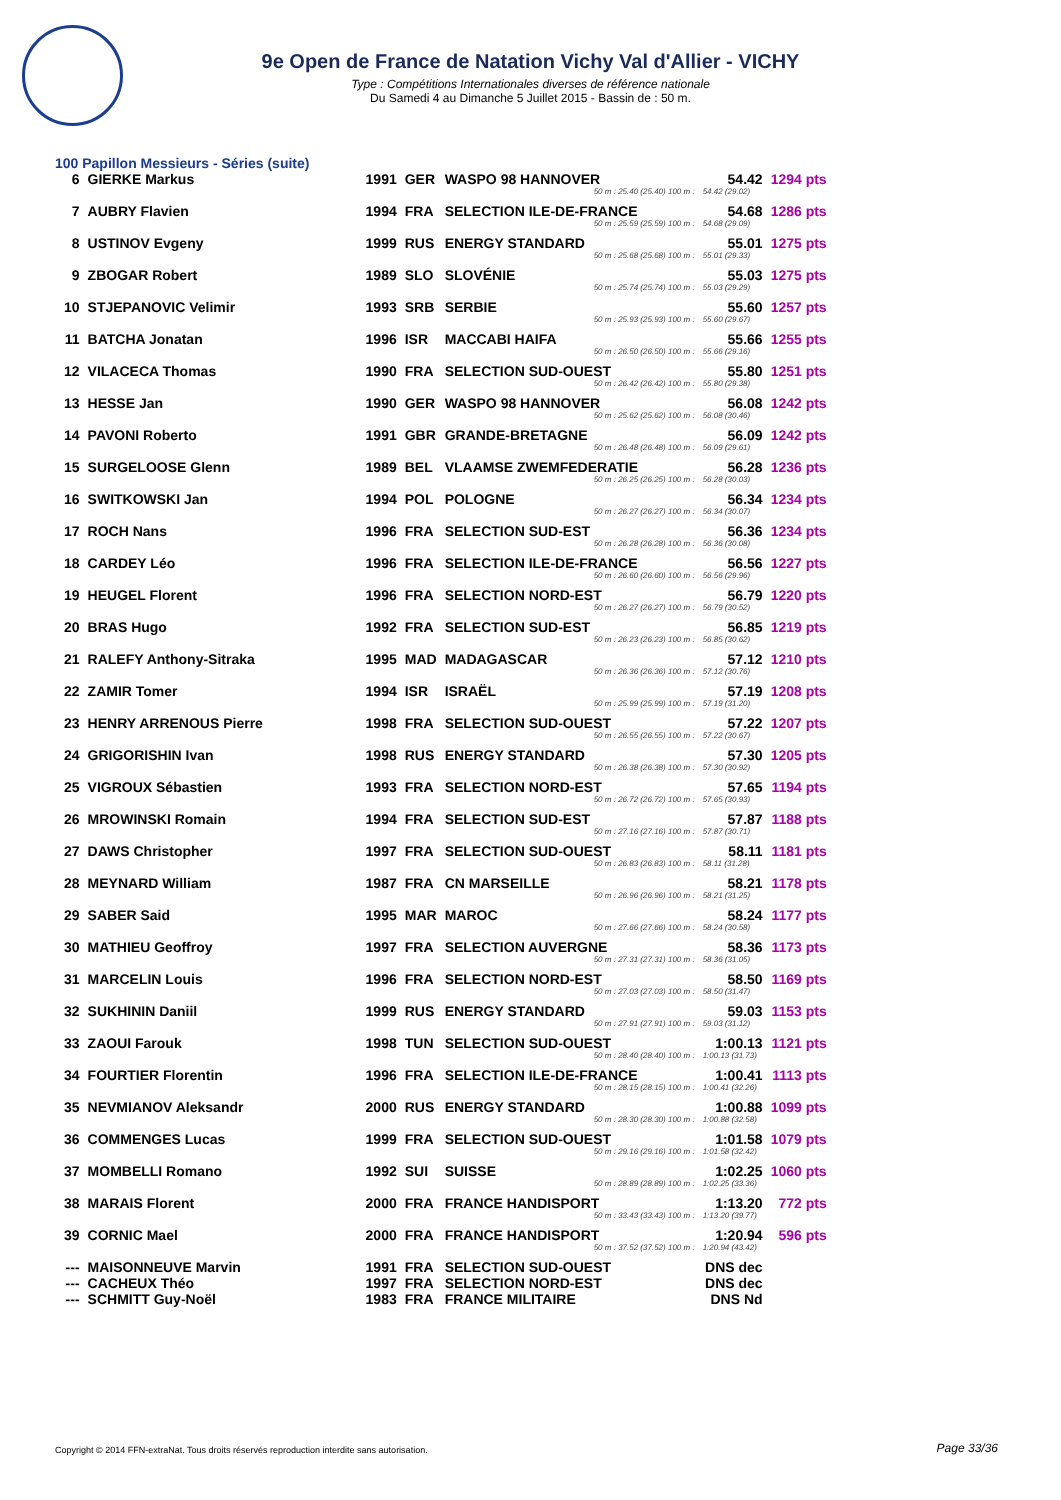9e Open de France de Natation Vichy Val d'Allier - VICHY
Type : Compétitions Internationales diverses de référence nationale
Du Samedi 4 au Dimanche 5 Juillet 2015 - Bassin de : 50 m.
100 Papillon Messieurs - Séries (suite)
| 6 | GIERKE Markus | 1991 | GER | WASPO 98 HANNOVER | 54.42 | 1294 pts |
| 50 m : 25.40 (25.40) 100 m : | | | | | 54.42 (29.02) | |
| 7 | AUBRY Flavien | 1994 | FRA | SELECTION ILE-DE-FRANCE | 54.68 | 1286 pts |
| 50 m : 25.59 (25.59) 100 m : | | | | | 54.68 (29.09) | |
| 8 | USTINOV Evgeny | 1999 | RUS | ENERGY STANDARD | 55.01 | 1275 pts |
| 50 m : 25.68 (25.68) 100 m : | | | | | 55.01 (29.33) | |
| 9 | ZBOGAR Robert | 1989 | SLO | SLOVÉNIE | 55.03 | 1275 pts |
| 50 m : 25.74 (25.74) 100 m : | | | | | 55.03 (29.29) | |
| 10 | STJEPANOVIC Velimir | 1993 | SRB | SERBIE | 55.60 | 1257 pts |
| 50 m : 25.93 (25.93) 100 m : | | | | | 55.60 (29.67) | |
| 11 | BATCHA Jonatan | 1996 | ISR | MACCABI HAIFA | 55.66 | 1255 pts |
| 50 m : 26.50 (26.50) 100 m : | | | | | 55.66 (29.16) | |
| 12 | VILACECA Thomas | 1990 | FRA | SELECTION SUD-OUEST | 55.80 | 1251 pts |
| 50 m : 26.42 (26.42) 100 m : | | | | | 55.80 (29.38) | |
| 13 | HESSE Jan | 1990 | GER | WASPO 98 HANNOVER | 56.08 | 1242 pts |
| 50 m : 25.62 (25.62) 100 m : | | | | | 56.08 (30.46) | |
| 14 | PAVONI Roberto | 1991 | GBR | GRANDE-BRETAGNE | 56.09 | 1242 pts |
| 50 m : 26.48 (26.48) 100 m : | | | | | 56.09 (29.61) | |
| 15 | SURGELOOSE Glenn | 1989 | BEL | VLAAMSE ZWEMFEDERATIE | 56.28 | 1236 pts |
| 50 m : 26.25 (26.25) 100 m : | | | | | 56.28 (30.03) | |
| 16 | SWITKOWSKI Jan | 1994 | POL | POLOGNE | 56.34 | 1234 pts |
| 50 m : 26.27 (26.27) 100 m : | | | | | 56.34 (30.07) | |
| 17 | ROCH Nans | 1996 | FRA | SELECTION SUD-EST | 56.36 | 1234 pts |
| 50 m : 26.28 (26.28) 100 m : | | | | | 56.36 (30.08) | |
| 18 | CARDEY Léo | 1996 | FRA | SELECTION ILE-DE-FRANCE | 56.56 | 1227 pts |
| 50 m : 26.60 (26.60) 100 m : | | | | | 56.56 (29.96) | |
| 19 | HEUGEL Florent | 1996 | FRA | SELECTION NORD-EST | 56.79 | 1220 pts |
| 50 m : 26.27 (26.27) 100 m : | | | | | 56.79 (30.52) | |
| 20 | BRAS Hugo | 1992 | FRA | SELECTION SUD-EST | 56.85 | 1219 pts |
| 50 m : 26.23 (26.23) 100 m : | | | | | 56.85 (30.62) | |
| 21 | RALEFY Anthony-Sitraka | 1995 | MAD | MADAGASCAR | 57.12 | 1210 pts |
| 50 m : 26.36 (26.36) 100 m : | | | | | 57.12 (30.76) | |
| 22 | ZAMIR Tomer | 1994 | ISR | ISRAËL | 57.19 | 1208 pts |
| 50 m : 25.99 (25.99) 100 m : | | | | | 57.19 (31.20) | |
| 23 | HENRY ARRENOUS Pierre | 1998 | FRA | SELECTION SUD-OUEST | 57.22 | 1207 pts |
| 50 m : 26.55 (26.55) 100 m : | | | | | 57.22 (30.67) | |
| 24 | GRIGORISHIN Ivan | 1998 | RUS | ENERGY STANDARD | 57.30 | 1205 pts |
| 50 m : 26.38 (26.38) 100 m : | | | | | 57.30 (30.92) | |
| 25 | VIGROUX Sébastien | 1993 | FRA | SELECTION NORD-EST | 57.65 | 1194 pts |
| 50 m : 26.72 (26.72) 100 m : | | | | | 57.65 (30.93) | |
| 26 | MROWINSKI Romain | 1994 | FRA | SELECTION SUD-EST | 57.87 | 1188 pts |
| 50 m : 27.16 (27.16) 100 m : | | | | | 57.87 (30.71) | |
| 27 | DAWS Christopher | 1997 | FRA | SELECTION SUD-OUEST | 58.11 | 1181 pts |
| 50 m : 26.83 (26.83) 100 m : | | | | | 58.11 (31.28) | |
| 28 | MEYNARD William | 1987 | FRA | CN MARSEILLE | 58.21 | 1178 pts |
| 50 m : 26.96 (26.96) 100 m : | | | | | 58.21 (31.25) | |
| 29 | SABER Said | 1995 | MAR | MAROC | 58.24 | 1177 pts |
| 50 m : 27.66 (27.66) 100 m : | | | | | 58.24 (30.58) | |
| 30 | MATHIEU Geoffroy | 1997 | FRA | SELECTION AUVERGNE | 58.36 | 1173 pts |
| 50 m : 27.31 (27.31) 100 m : | | | | | 58.36 (31.05) | |
| 31 | MARCELIN Louis | 1996 | FRA | SELECTION NORD-EST | 58.50 | 1169 pts |
| 50 m : 27.03 (27.03) 100 m : | | | | | 58.50 (31.47) | |
| 32 | SUKHININ Daniil | 1999 | RUS | ENERGY STANDARD | 59.03 | 1153 pts |
| 50 m : 27.91 (27.91) 100 m : | | | | | 59.03 (31.12) | |
| 33 | ZAOUI Farouk | 1998 | TUN | SELECTION SUD-OUEST | 1:00.13 | 1121 pts |
| 50 m : 28.40 (28.40) 100 m : | | | | | 1:00.13 (31.73) | |
| 34 | FOURTIER Florentin | 1996 | FRA | SELECTION ILE-DE-FRANCE | 1:00.41 | 1113 pts |
| 50 m : 28.15 (28.15) 100 m : | | | | | 1:00.41 (32.26) | |
| 35 | NEVMIANOV Aleksandr | 2000 | RUS | ENERGY STANDARD | 1:00.88 | 1099 pts |
| 50 m : 28.30 (28.30) 100 m : | | | | | 1:00.88 (32.58) | |
| 36 | COMMENGES Lucas | 1999 | FRA | SELECTION SUD-OUEST | 1:01.58 | 1079 pts |
| 50 m : 29.16 (29.16) 100 m : | | | | | 1:01.58 (32.42) | |
| 37 | MOMBELLI Romano | 1992 | SUI | SUISSE | 1:02.25 | 1060 pts |
| 50 m : 28.89 (28.89) 100 m : | | | | | 1:02.25 (33.36) | |
| 38 | MARAIS Florent | 2000 | FRA | FRANCE HANDISPORT | 1:13.20 | 772 pts |
| 50 m : 33.43 (33.43) 100 m : | | | | | 1:13.20 (39.77) | |
| 39 | CORNIC Mael | 2000 | FRA | FRANCE HANDISPORT | 1:20.94 | 596 pts |
| 50 m : 37.52 (37.52) 100 m : | | | | | 1:20.94 (43.42) | |
| --- | MAISONNEUVE Marvin | 1991 | FRA | SELECTION SUD-OUEST | DNS dec | |
| --- | CACHEUX Théo | 1997 | FRA | SELECTION NORD-EST | DNS dec | |
| --- | SCHMITT Guy-Noël | 1983 | FRA | FRANCE MILITAIRE | DNS Nd | |
Copyright © 2014 FFN-extraNat. Tous droits réservés reproduction interdite sans autorisation.
Page 33/36